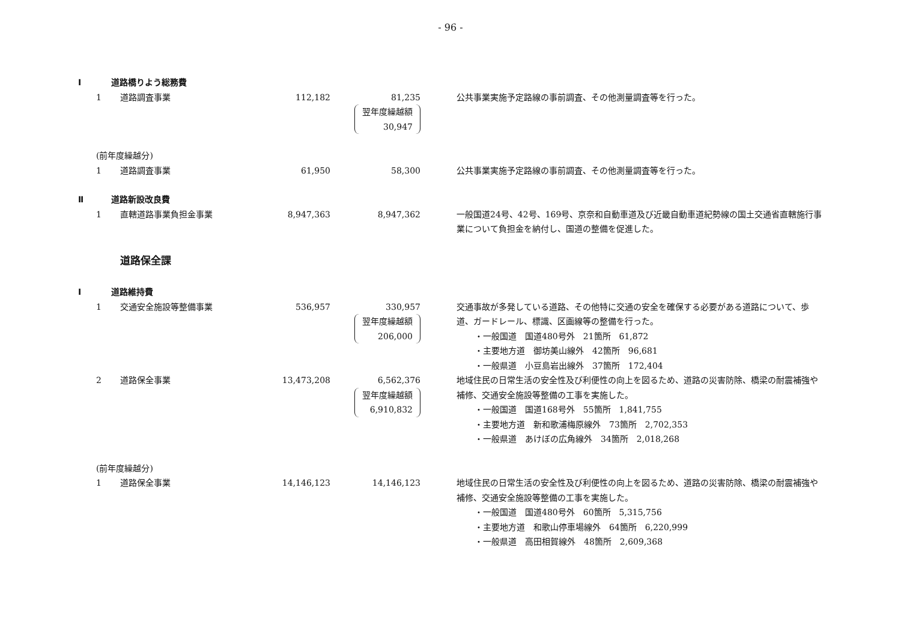- 96 -
| Ⅰ | 道路橋りよう総務費 | | | | | |
| | 1 | 道路調査事業 | 112,182 | 81,235 翌年度繰越額 30,947 | | 公共事業実施予定路線の事前調査、その他測量調査等を行った。 |
| | (前年度繰越分) | | | | | |
| | 1 | 道路調査事業 | 61,950 | 58,300 | | 公共事業実施予定路線の事前調査、その他測量調査等を行った。 |
| Ⅱ | 道路新設改良費 | | | | | |
| | 1 | 直轄道路事業負担金事業 | 8,947,363 | 8,947,362 | | 一般国道24号、42号、169号、京奈和自動車道及び近畿自動車道紀勢線の国土交通省直轄施行事業について負担金を納付し、国道の整備を促進した。 |
| | | 道路保全課 | | | | |
| Ⅰ | 道路維持費 | | | | | |
| | 1 | 交通安全施設等整備事業 | 536,957 | 330,957 翌年度繰越額 206,000 | | 交通事故が多発している道路、その他特に交通の安全を確保する必要がある道路について、歩道、ガードレール、標識、区画線等の整備を行った。 ・一般国道 国道480号外 21箇所 61,872 ・主要地方道 御坊美山線外 42箇所 96,681 ・一般県道 小豆島岩出線外 37箇所 172,404 |
| | 2 | 道路保全事業 | 13,473,208 | 6,562,376 翌年度繰越額 6,910,832 | | 地域住民の日常生活の安全性及び利便性の向上を図るため、道路の災害防除、橋梁の耐震補強や補修、交通安全施設等整備の工事を実施した。 ・一般国道 国道168号外 55箇所 1,841,755 ・主要地方道 新和歌浦梅原線外 73箇所 2,702,353 ・一般県道 あけぼの広角線外 34箇所 2,018,268 |
| | (前年度繰越分) | | | | | |
| | 1 | 道路保全事業 | 14,146,123 | 14,146,123 | | 地域住民の日常生活の安全性及び利便性の向上を図るため、道路の災害防除、橋梁の耐震補強や補修、交通安全施設等整備の工事を実施した。 ・一般国道 国道480号外 60箇所 5,315,756 ・主要地方道 和歌山停車場線外 64箇所 6,220,999 ・一般県道 高田相賀線外 48箇所 2,609,368 |